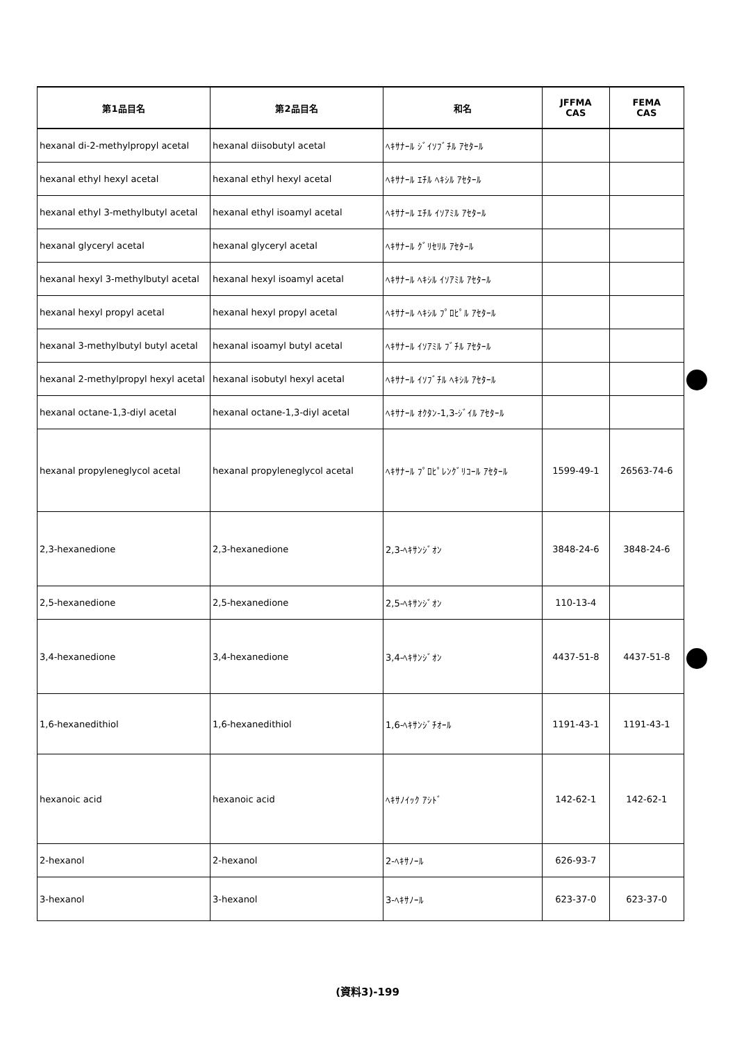| 第1品目名 | 第2品目名 | 和名 | JFFMA CAS | FEMA CAS |
| --- | --- | --- | --- | --- |
| hexanal di-2-methylpropyl acetal | hexanal diisobutyl acetal | ﾍｷｻﾅｰﾙ ｼﾞｲｿﾌﾞﾁﾙ ｱｾﾀｰﾙ | | |
| hexanal ethyl hexyl acetal | hexanal ethyl hexyl acetal | ﾍｷｻﾅｰﾙ ｴﾁﾙ ﾍｷｼﾙ ｱｾﾀｰﾙ | | |
| hexanal ethyl 3-methylbutyl acetal | hexanal ethyl isoamyl acetal | ﾍｷｻﾅｰﾙ ｴﾁﾙ ｲｿｱﾐﾙ ｱｾﾀｰﾙ | | |
| hexanal glyceryl acetal | hexanal glyceryl acetal | ﾍｷｻﾅｰﾙ ｸﾞﾘｾﾘﾙ ｱｾﾀｰﾙ | | |
| hexanal hexyl 3-methylbutyl acetal | hexanal hexyl isoamyl acetal | ﾍｷｻﾅｰﾙ ﾍｷｼﾙ ｲｿｱﾐﾙ ｱｾﾀｰﾙ | | |
| hexanal hexyl propyl acetal | hexanal hexyl propyl acetal | ﾍｷｻﾅｰﾙ ﾍｷｼﾙ ﾌﾟﾛﾋﾟﾙ ｱｾﾀｰﾙ | | |
| hexanal 3-methylbutyl butyl acetal | hexanal isoamyl butyl acetal | ﾍｷｻﾅｰﾙ ｲｿｱﾐﾙ ﾌﾞﾁﾙ ｱｾﾀｰﾙ | | |
| hexanal 2-methylpropyl hexyl acetal | hexanal isobutyl hexyl acetal | ﾍｷｻﾅｰﾙ ｲｿﾌﾞﾁﾙ ﾍｷｼﾙ ｱｾﾀｰﾙ | | |
| hexanal octane-1,3-diyl acetal | hexanal octane-1,3-diyl acetal | ﾍｷｻﾅｰﾙ ｵｸﾀﾝ-1,3-ｼﾞｲﾙ ｱｾﾀｰﾙ | | |
| hexanal propyleneglycol acetal | hexanal propyleneglycol acetal | ﾍｷｻﾅｰﾙ ﾌﾟﾛﾋﾟﾚﾝｸﾞﾘｺｰﾙ ｱｾﾀｰﾙ | 1599-49-1 | 26563-74-6 |
| 2,3-hexanedione | 2,3-hexanedione | 2,3-ﾍｷｻﾝｼﾞｵﾝ | 3848-24-6 | 3848-24-6 |
| 2,5-hexanedione | 2,5-hexanedione | 2,5-ﾍｷｻﾝｼﾞｵﾝ | 110-13-4 | |
| 3,4-hexanedione | 3,4-hexanedione | 3,4-ﾍｷｻﾝｼﾞｵﾝ | 4437-51-8 | 4437-51-8 |
| 1,6-hexanedithiol | 1,6-hexanedithiol | 1,6-ﾍｷｻﾝｼﾞﾁｵｰﾙ | 1191-43-1 | 1191-43-1 |
| hexanoic acid | hexanoic acid | ﾍｷｻﾉｲｯｸ ｱｼﾄﾞ | 142-62-1 | 142-62-1 |
| 2-hexanol | 2-hexanol | 2-ﾍｷｻﾉｰﾙ | 626-93-7 | |
| 3-hexanol | 3-hexanol | 3-ﾍｷｻﾉｰﾙ | 623-37-0 | 623-37-0 |
(資料3)-199